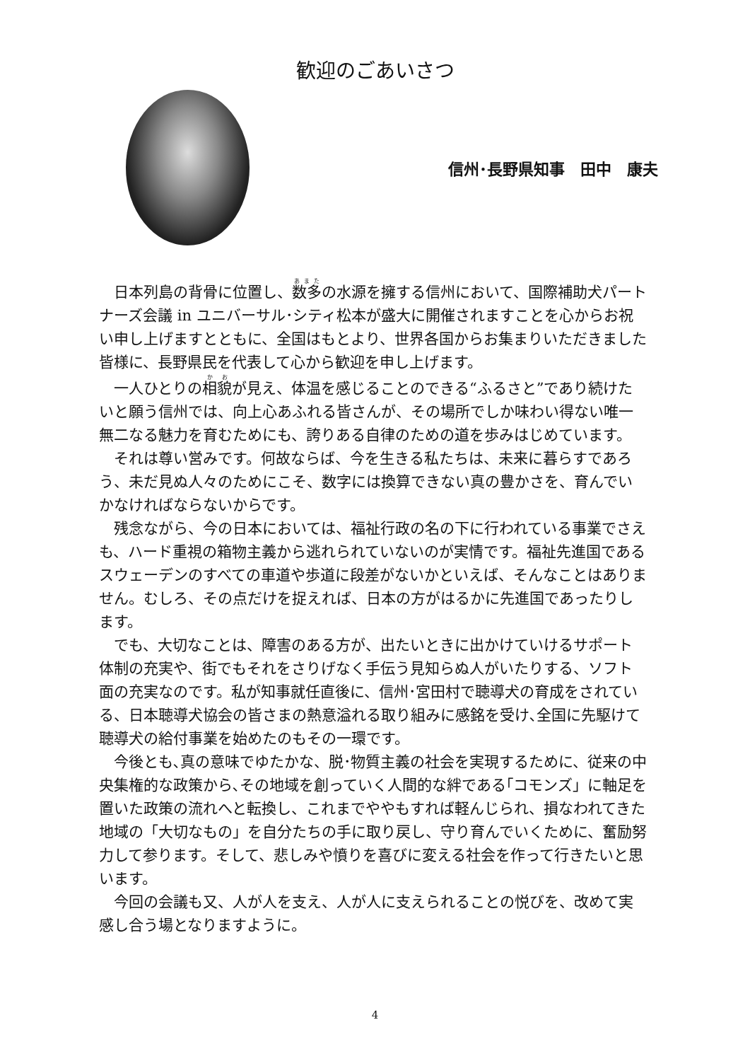歓迎のごあいさつ
信州･長野県知事　田中　康夫
日本列島の背骨に位置し、数多の水源を擁する信州において、国際補助犬パートナーズ会議 in ユニバーサル･シティ松本が盛大に開催されますことを心からお祝い申し上げますとともに、全国はもとより、世界各国からお集まりいただきました皆様に、長野県民を代表して心から歓迎を申し上げます。
一人ひとりの相貌が見え、体温を感じることのできる“ふるさと”であり続けたいと願う信州では、向上心あふれる皆さんが、その場所でしか味わい得ない唯一無二なる魅力を育むためにも、誇りある自律のための道を歩みはじめています。
それは尊い営みです。何故ならば、今を生きる私たちは、未来に暮らすであろう、未だ見ぬ人々のためにこそ、数字には換算できない真の豊かさを、育んでいかなければならないからです。
残念ながら、今の日本においては、福祉行政の名の下に行われている事業でさえも、ハード重視の箱物主義から逃れられていないのが実情です。福祉先進国であるスウェーデンのすべての車道や歩道に段差がないかといえば、そんなことはありません。むしろ、その点だけを捉えれば、日本の方がはるかに先進国であったりします。
でも、大切なことは、障害のある方が、出たいときに出かけていけるサポート体制の充実や、街でもそれをさりげなく手伝う見知らぬ人がいたりする、ソフト面の充実なのです。私が知事就任直後に、信州･宮田村で聴導犬の育成をされている、日本聴導犬協会の皆さまの熱意溢れる取り組みに感銘を受け､全国に先駆けて聴導犬の給付事業を始めたのもその一環です。
今後とも､真の意味でゆたかな、脱･物質主義の社会を実現するために、従来の中央集権的な政策から､その地域を創っていく人間的な絆である｢コモンズ」に軸足を置いた政策の流れへと転換し、これまでややもすれば軽んじられ、損なわれてきた地域の「大切なもの」を自分たちの手に取り戻し、守り育んでいくために、奮励努力して参ります。そして、悲しみや憤りを喜びに変える社会を作って行きたいと思います。
今回の会議も又、人が人を支え、人が人に支えられることの悦びを、改めて実感し合う場となりますように。
4